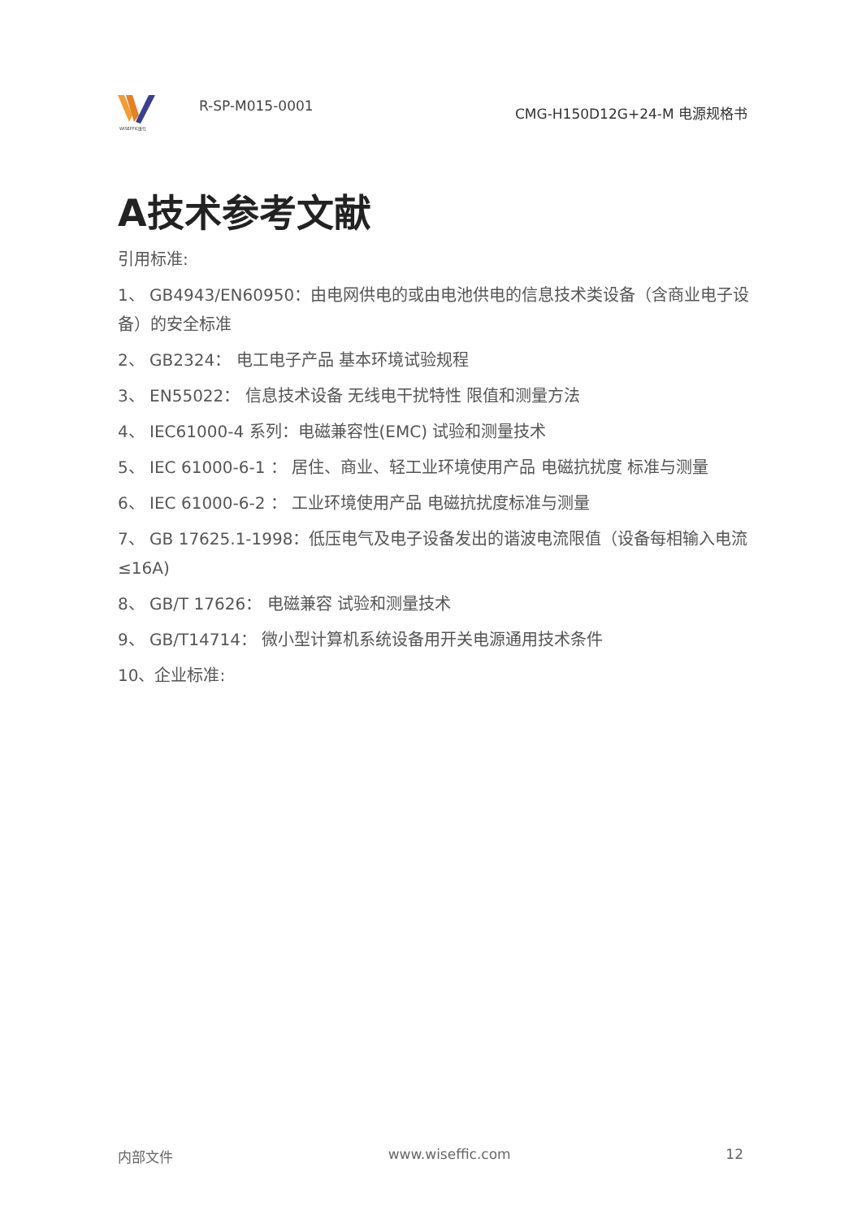WISEFFIC维仕
R-SP-M015-0001
CMG-H150D12G+24-M 电源规格书
A技术参考文献
引用标准:
1、 GB4943/EN60950：由电网供电的或由电池供电的信息技术类设备（含商业电子设备）的安全标准
2、 GB2324： 电工电子产品 基本环境试验规程
3、 EN55022： 信息技术设备 无线电干扰特性 限值和测量方法
4、 IEC61000-4 系列：电磁兼容性(EMC) 试验和测量技术
5、 IEC 61000-6-1 ： 居住、商业、轻工业环境使用产品 电磁抗扰度 标准与测量
6、 IEC 61000-6-2 ： 工业环境使用产品 电磁抗扰度标准与测量
7、 GB 17625.1-1998：低压电气及电子设备发出的谐波电流限值（设备每相输入电流≤16A)
8、 GB/T 17626： 电磁兼容 试验和测量技术
9、 GB/T14714： 微小型计算机系统设备用开关电源通用技术条件
10、企业标准:
内部文件 www.wiseffic.com 12